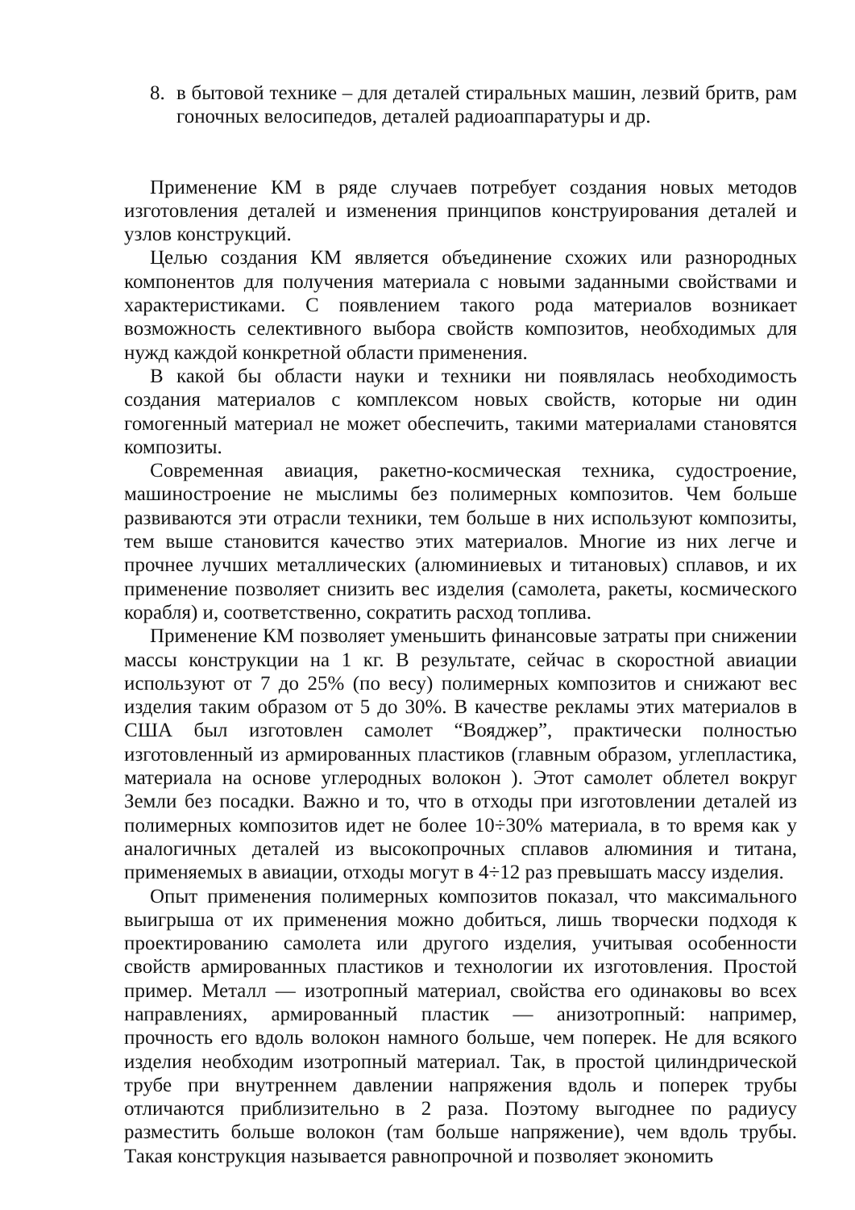8. в бытовой технике – для деталей стиральных машин, лезвий бритв, рам гоночных велосипедов, деталей радиоаппаратуры и др.
Применение КМ в ряде случаев потребует создания новых методов изготовления деталей и изменения принципов конструирования деталей и узлов конструкций.
Целью создания КМ является объединение схожих или разнородных компонентов для получения материала с новыми заданными свойствами и характеристиками. С появлением такого рода материалов возникает возможность селективного выбора свойств композитов, необходимых для нужд каждой конкретной области применения.
В какой бы области науки и техники ни появлялась необходимость создания материалов с комплексом новых свойств, которые ни один гомогенный материал не может обеспечить, такими материалами становятся композиты.
Современная авиация, ракетно-космическая техника, судостроение, машиностроение не мыслимы без полимерных композитов. Чем больше развиваются эти отрасли техники, тем больше в них используют композиты, тем выше становится качество этих материалов. Многие из них легче и прочнее лучших металлических (алюминиевых и титановых) сплавов, и их применение позволяет снизить вес изделия (самолета, ракеты, космического корабля) и, соответственно, сократить расход топлива.
Применение КМ позволяет уменьшить финансовые затраты при снижении массы конструкции на 1 кг. В результате, сейчас в скоростной авиации используют от 7 до 25% (по весу) полимерных композитов и снижают вес изделия таким образом от 5 до 30%. В качестве рекламы этих материалов в США был изготовлен самолет “Вояджер”, практически полностью изготовленный из армированных пластиков (главным образом, углепластика, материала на основе углеродных волокон ). Этот самолет облетел вокруг Земли без посадки. Важно и то, что в отходы при изготовлении деталей из полимерных композитов идет не более 10÷30% материала, в то время как у аналогичных деталей из высокопрочных сплавов алюминия и титана, применяемых в авиации, отходы могут в 4÷12 раз превышать массу изделия.
Опыт применения полимерных композитов показал, что максимального выигрыша от их применения можно добиться, лишь творчески подходя к проектированию самолета или другого изделия, учитывая особенности свойств армированных пластиков и технологии их изготовления. Простой пример. Металл — изотропный материал, свойства его одинаковы во всех направлениях, армированный пластик — анизотропный: например, прочность его вдоль волокон намного больше, чем поперек. Не для всякого изделия необходим изотропный материал. Так, в простой цилиндрической трубе при внутреннем давлении напряжения вдоль и поперек трубы отличаются приблизительно в 2 раза. Поэтому выгоднее по радиусу разместить больше волокон (там больше напряжение), чем вдоль трубы. Такая конструкция называется равнопрочной и позволяет экономить